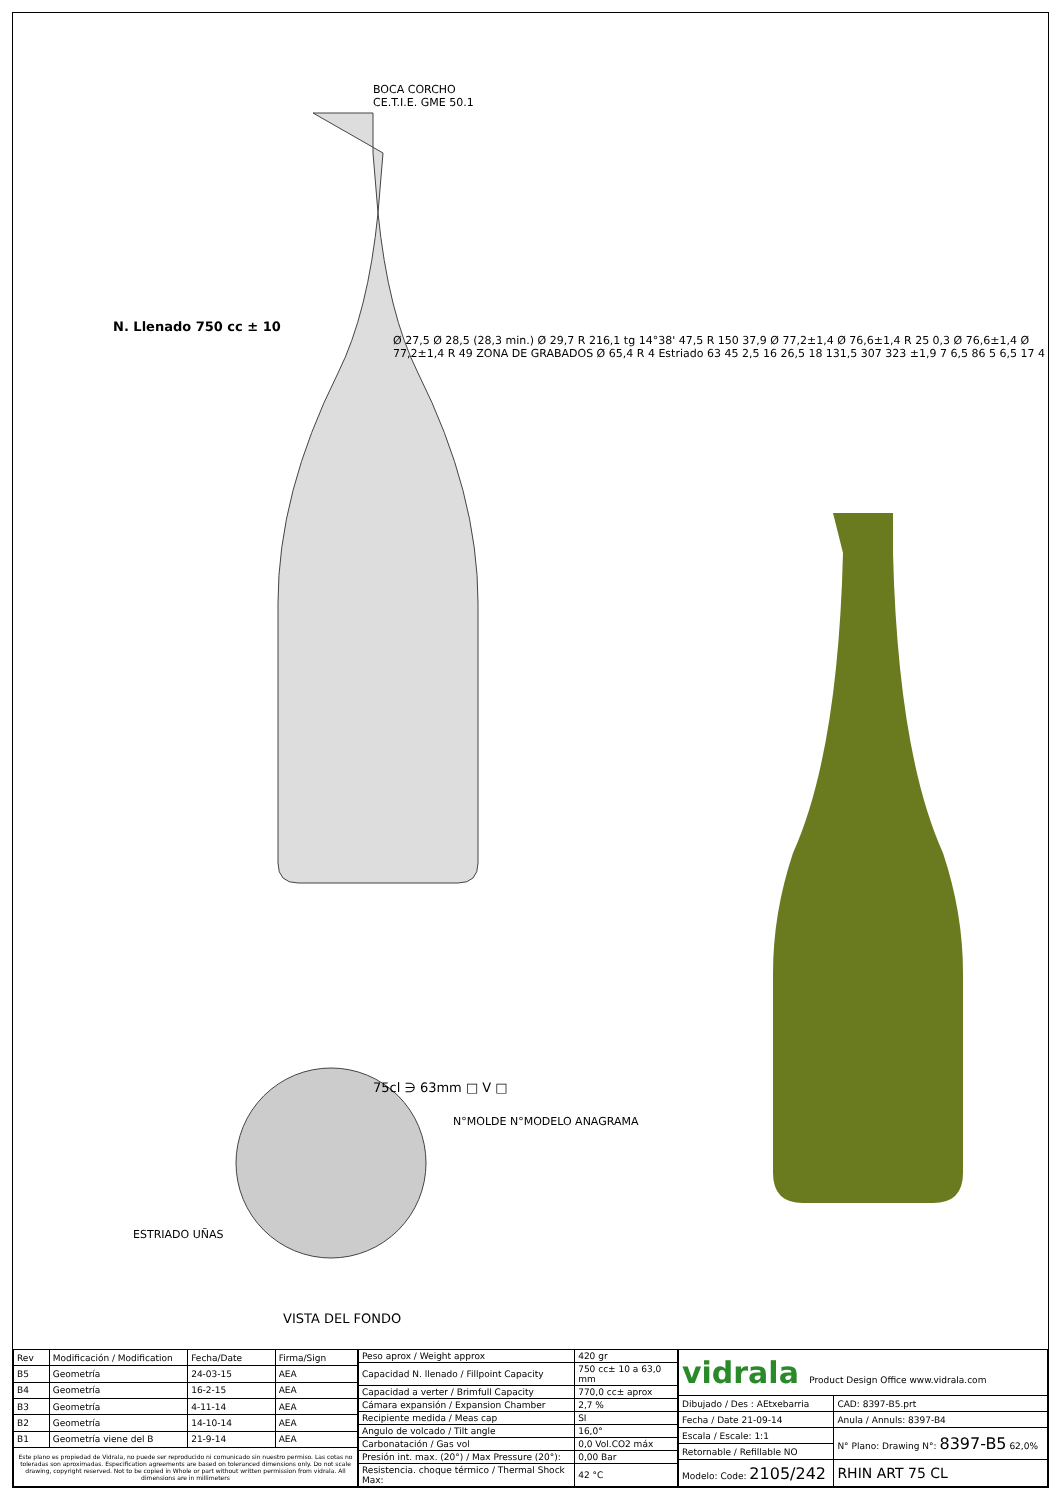BOCA CORCHO
CE.T.I.E. GME 50.1
N. Llenado 750 cc ± 10
Ø 27,5 Ø 28,5 (28,3 min.) Ø 29,7 R 216,1 tg 14°38' 47,5 R 150 37,9 Ø 77,2±1,4 Ø 76,6±1,4 R 25 0,3 Ø 76,6±1,4 Ø 77,2±1,4 R 49 ZONA DE GRABADOS Ø 65,4 R 4 Estriado 63 45 2,5 16 26,5 18 131,5 307 323 ±1,9 7 6,5 86 5 6,5 17 4
75cl ∋ 63mm □ V □
N°MOLDE N°MODELO ANAGRAMA
ESTRIADO UÑAS
VISTA DEL FONDO
| Rev | Modificación / Modification | Fecha/Date | Firma/Sign |
| --- | --- | --- | --- |
| B5 | Geometría | 24-03-15 | AEA |
| B4 | Geometría | 16-2-15 | AEA |
| B3 | Geometría | 4-11-14 | AEA |
| B2 | Geometría | 14-10-14 | AEA |
| B1 | Geometría viene del B | 21-9-14 | AEA |
| Este plano es propiedad de Vidrala, no puede ser reproducido ni comunicado sin nuestro permiso. Las cotas no toleradas son aproximadas. Especification agreements are based on toleranced dimensions only. Do not scale drawing, copyright reserved. Not to be copied in Whole or part without written permission from vidrala. All dimensions are in millimeters | | | |
| Peso aprox / Weight approx | 420 gr |
| Capacidad N. llenado / Fillpoint Capacity | 750 cc± 10 a 63,0 mm |
| Capacidad a verter / Brimfull Capacity | 770,0 cc± aprox |
| Cámara expansión / Expansion Chamber | 2,7 % |
| Recipiente medida / Meas cap | SI |
| Angulo de volcado / Tilt angle | 16,0° |
| Carbonatación / Gas vol | 0,0 Vol.CO2 máx |
| Presión int. max. (20°) / Max Pressure (20°): | 0,00 Bar |
| Resistencia. choque térmico / Thermal Shock Max: | 42 °C |
| vidrala Product Design Office www.vidrala.com | |
| Dibujado / Des : AEtxebarria | CAD: 8397-B5.prt |
| Fecha / Date 21-09-14 | Anula / Annuls: 8397-B4 |
| Escala / Escale: 1:1 | N° Plano: Drawing N°: 8397-B5 62,0% |
| Retornable / Refillable NO | |
| Modelo: Code: 2105/242 | RHIN ART 75 CL |